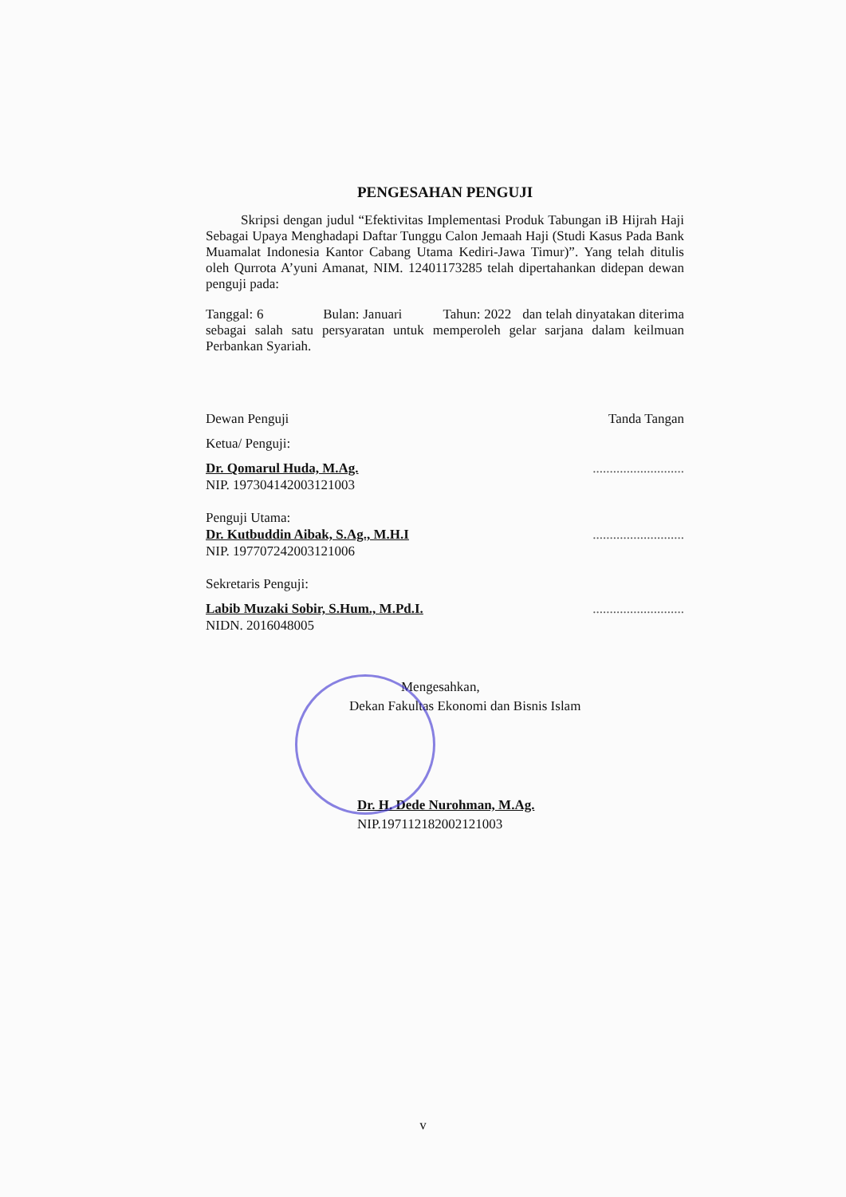PENGESAHAN PENGUJI
Skripsi dengan judul “Efektivitas Implementasi Produk Tabungan iB Hijrah Haji Sebagai Upaya Menghadapi Daftar Tunggu Calon Jemaah Haji (Studi Kasus Pada Bank Muamalat Indonesia Kantor Cabang Utama Kediri-Jawa Timur)”. Yang telah ditulis oleh Qurrota A’yuni Amanat, NIM. 12401173285 telah dipertahankan didepan dewan penguji pada:
Tanggal: 6 Bulan: Januari Tahun: 2022 dan telah dinyatakan diterima sebagai salah satu persyaratan untuk memperoleh gelar sarjana dalam keilmuan Perbankan Syariah.
Dewan Penguji Tanda Tangan
Ketua/ Penguji:
Dr. Qomarul Huda, M.Ag............................
NIP. 197304142003121003
Penguji Utama:
Dr. Kutbuddin Aibak, S.Ag., M.H.I...........................
NIP. 197707242003121006
Sekretaris Penguji:
Labib Muzaki Sobir, S.Hum., M.Pd.I............................
NIDN. 2016048005
Mengesahkan,
Dekan Fakultas Ekonomi dan Bisnis Islam
Dr. H. Dede Nurohman, M.Ag.
NIP.197112182002121003
v